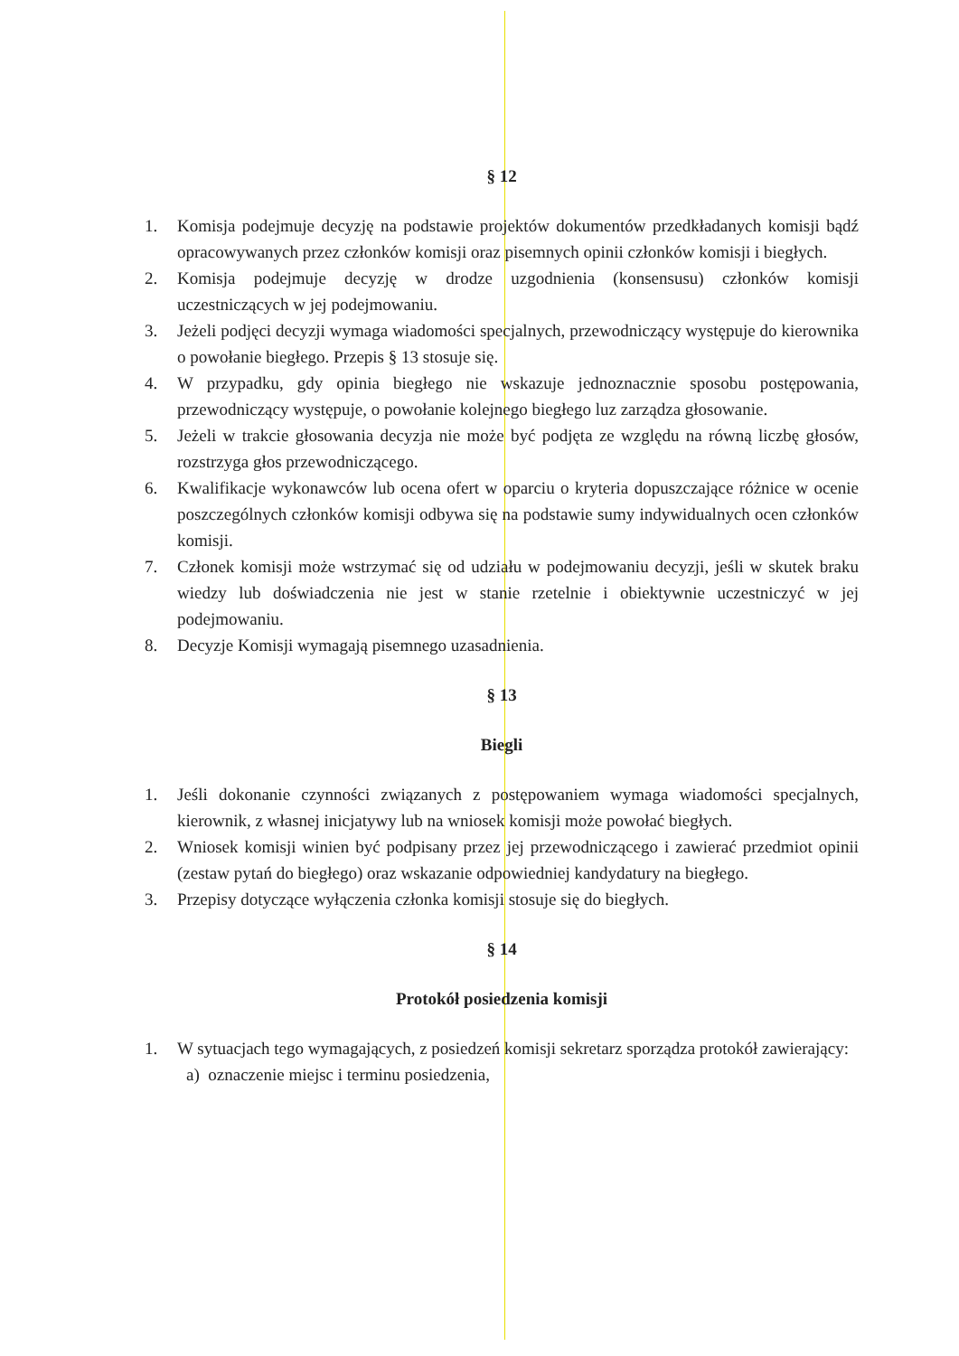§ 12
1. Komisja podejmuje decyzję na podstawie projektów dokumentów przedkładanych komisji bądź opracowywanych przez członków komisji oraz pisemnych opinii członków komisji i biegłych.
2. Komisja podejmuje decyzję w drodze uzgodnienia (konsensusu) członków komisji uczestniczących w jej podejmowaniu.
3. Jeżeli podjęci decyzji wymaga wiadomości specjalnych, przewodniczący występuje do kierownika o powołanie biegłego. Przepis § 13 stosuje się.
4. W przypadku, gdy opinia biegłego nie wskazuje jednoznacznie sposobu postępowania, przewodniczący występuje, o powołanie kolejnego biegłego luz zarządza głosowanie.
5. Jeżeli w trakcie głosowania decyzja nie może być podjęta ze względu na równą liczbę głosów, rozstrzyga głos przewodniczącego.
6. Kwalifikacje wykonawców lub ocena ofert w oparciu o kryteria dopuszczające różnice w ocenie poszczególnych członków komisji odbywa się na podstawie sumy indywidualnych ocen członków komisji.
7. Członek komisji może wstrzymać się od udziału w podejmowaniu decyzji, jeśli w skutek braku wiedzy lub doświadczenia nie jest w stanie rzetelnie i obiektywnie uczestniczyć w jej podejmowaniu.
8. Decyzje Komisji wymagają pisemnego uzasadnienia.
§ 13
Biegli
1. Jeśli dokonanie czynności związanych z postępowaniem wymaga wiadomości specjalnych, kierownik, z własnej inicjatywy lub na wniosek komisji może powołać biegłych.
2. Wniosek komisji winien być podpisany przez jej przewodniczącego i zawierać przedmiot opinii (zestaw pytań do biegłego) oraz wskazanie odpowiedniej kandydatury na biegłego.
3. Przepisy dotyczące wyłączenia członka komisji stosuje się do biegłych.
§ 14
Protokół posiedzenia komisji
1. W sytuacjach tego wymagających, z posiedzeń komisji sekretarz sporządza protokół zawierający:
a) oznaczenie miejsc i terminu posiedzenia,